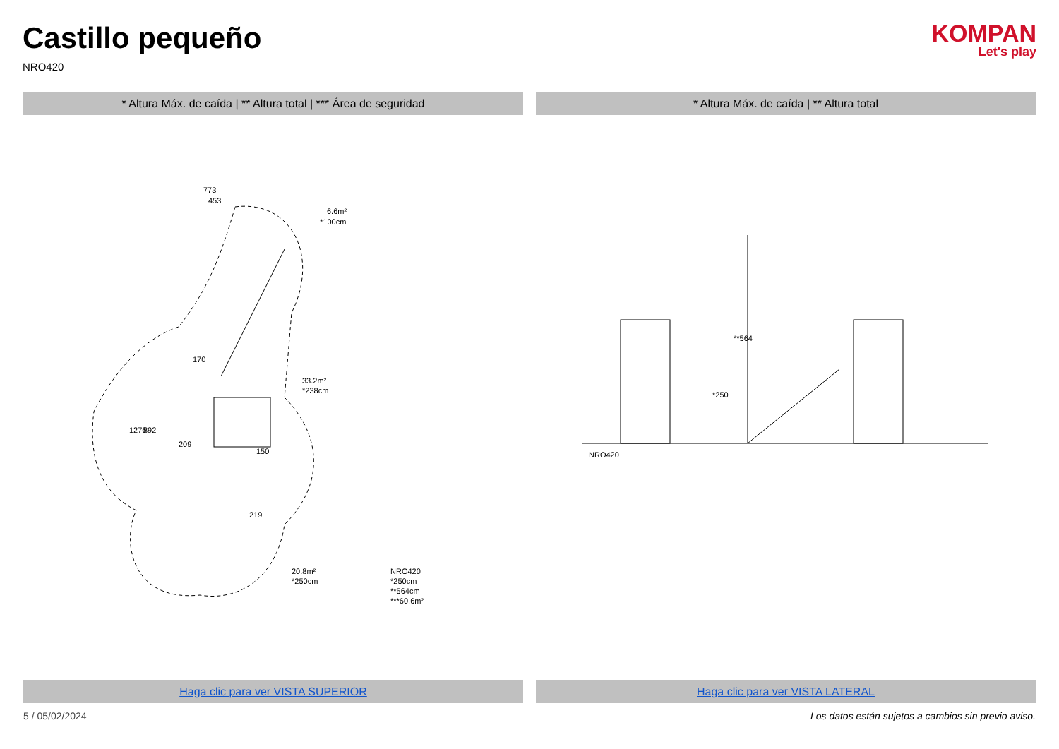Castillo pequeño
NRO420
KOMPAN
Let's play
* Altura Máx. de caída | ** Altura total | *** Área de seguridad
773
453
1276
892
33.2m²
*238cm
6.6m²
*100cm
20.8m²
*250cm
NRO420
*250cm
**564cm
***60.6m²
150
219
170
209
Haga clic para ver VISTA SUPERIOR
* Altura Máx. de caída | ** Altura total
**564
*250
NRO420
Haga clic para ver VISTA LATERAL
5 / 05/02/2024 Los datos están sujetos a cambios sin previo aviso.